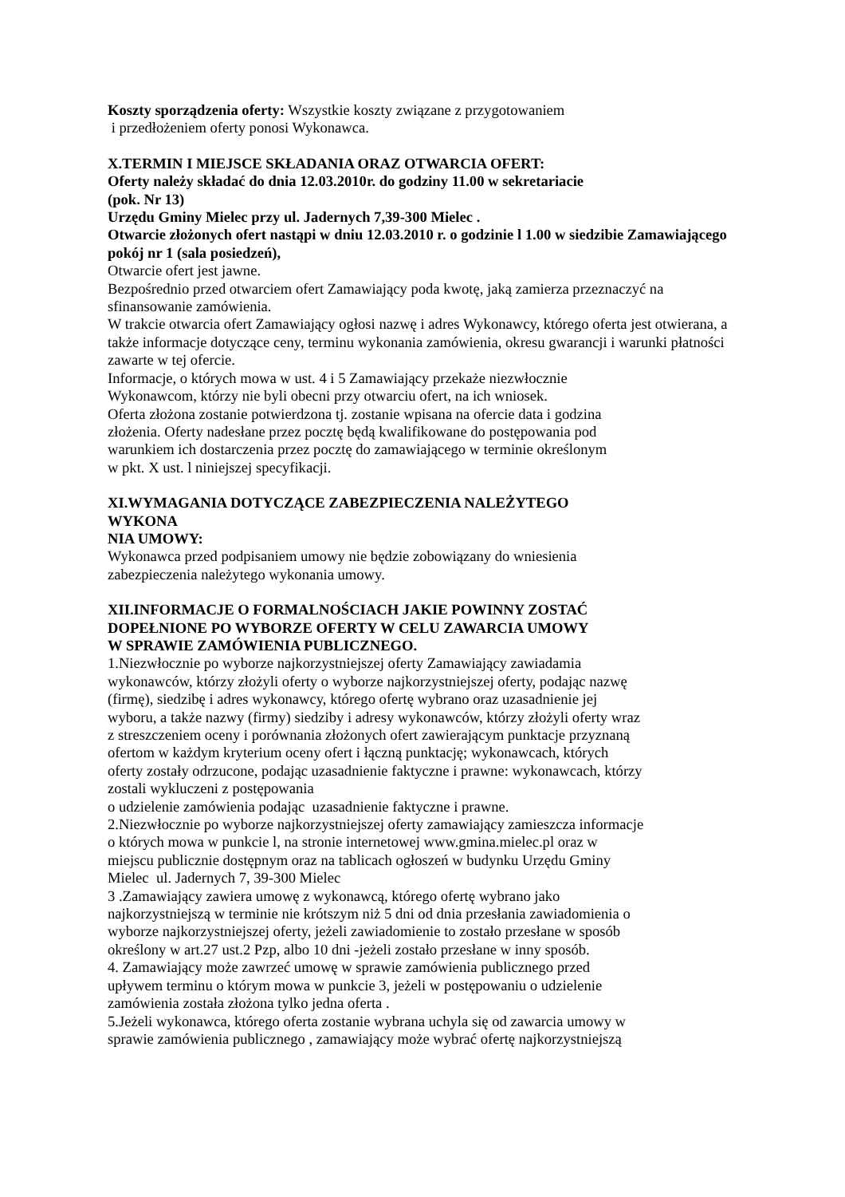Koszty sporządzenia oferty: Wszystkie koszty związane z przygotowaniem
i przedłożeniem oferty ponosi Wykonawca.
X.TERMIN I MIEJSCE SKŁADANIA ORAZ OTWARCIA OFERT:
Oferty należy składać do dnia 12.03.2010r. do godziny 11.00 w sekretariacie
(pok. Nr 13)
Urzędu Gminy Mielec przy ul. Jadernych 7,39-300 Mielec .
Otwarcie złożonych ofert nastąpi w dniu 12.03.2010 r. o godzinie l 1.00 w siedzibie Zamawiającego pokój nr 1 (sala posiedzeń),
Otwarcie ofert jest jawne.
Bezpośrednio przed otwarciem ofert Zamawiający poda kwotę, jaką zamierza przeznaczyć na sfinansowanie zamówienia.
W trakcie otwarcia ofert Zamawiający ogłosi nazwę i adres Wykonawcy, którego oferta jest otwierana, a także informacje dotyczące ceny, terminu wykonania zamówienia, okresu gwarancji i warunki płatności zawarte w tej ofercie.
Informacje, o których mowa w ust. 4 i 5 Zamawiający przekaże niezwłocznie
Wykonawcom, którzy nie byli obecni przy otwarciu ofert, na ich wniosek.
Oferta złożona zostanie potwierdzona tj. zostanie wpisana na ofercie data i godzina
złożenia. Oferty nadesłane przez pocztę będą kwalifikowane do postępowania pod
warunkiem ich dostarczenia przez pocztę do zamawiającego w terminie określonym
w pkt. X ust. l niniejszej specyfikacji.
XI.WYMAGANIA DOTYCZĄCE ZABEZPIECZENIA NALEŻYTEGO
WYKONA
NIA UMOWY:
Wykonawca przed podpisaniem umowy nie będzie zobowiązany do wniesienia
zabezpieczenia należytego wykonania umowy.
XII.INFORMACJE O FORMALNOŚCIACH JAKIE POWINNY ZOSTAĆ
DOPEŁNIONE PO WYBORZE OFERTY W CELU ZAWARCIA UMOWY
W SPRAWIE ZAMÓWIENIA PUBLICZNEGO.
1.Niezwłocznie po wyborze najkorzystniejszej oferty Zamawiający zawiadamia
wykonawców, którzy złożyli oferty o wyborze najkorzystniejszej oferty, podając nazwę
(firmę), siedzibę i adres wykonawcy, którego ofertę wybrano oraz uzasadnienie jej
wyboru, a także nazwy (firmy) siedziby i adresy wykonawców, którzy złożyli oferty wraz
z streszczeniem oceny i porównania złożonych ofert zawierającym punktacje przyznaną
ofertom w każdym kryterium oceny ofert i łączną punktację; wykonawcach, których
oferty zostały odrzucone, podając uzasadnienie faktyczne i prawne: wykonawcach, którzy
zostali wykluczeni z postępowania
o udzielenie zamówienia podając uzasadnienie faktyczne i prawne.
2.Niezwłocznie po wyborze najkorzystniejszej oferty zamawiający zamieszcza informacje
o których mowa w punkcie l, na stronie internetowej www.gmina.mielec.pl oraz w
miejscu publicznie dostępnym oraz na tablicach ogłoszeń w budynku Urzędu Gminy
Mielec ul. Jadernych 7, 39-300 Mielec
3 .Zamawiający zawiera umowę z wykonawcą, którego ofertę wybrano jako
najkorzystniejszą w terminie nie krótszym niż 5 dni od dnia przesłania zawiadomienia o
wyborze najkorzystniejszej oferty, jeżeli zawiadomienie to zostało przesłane w sposób
określony w art.27 ust.2 Pzp, albo 10 dni -jeżeli zostało przesłane w inny sposób.
4. Zamawiający może zawrzeć umowę w sprawie zamówienia publicznego przed
upływem terminu o którym mowa w punkcie 3, jeżeli w postępowaniu o udzielenie
zamówienia została złożona tylko jedna oferta .
5.Jeżeli wykonawca, którego oferta zostanie wybrana uchyla się od zawarcia umowy w
sprawie zamówienia publicznego , zamawiający może wybrać ofertę najkorzystniejszą